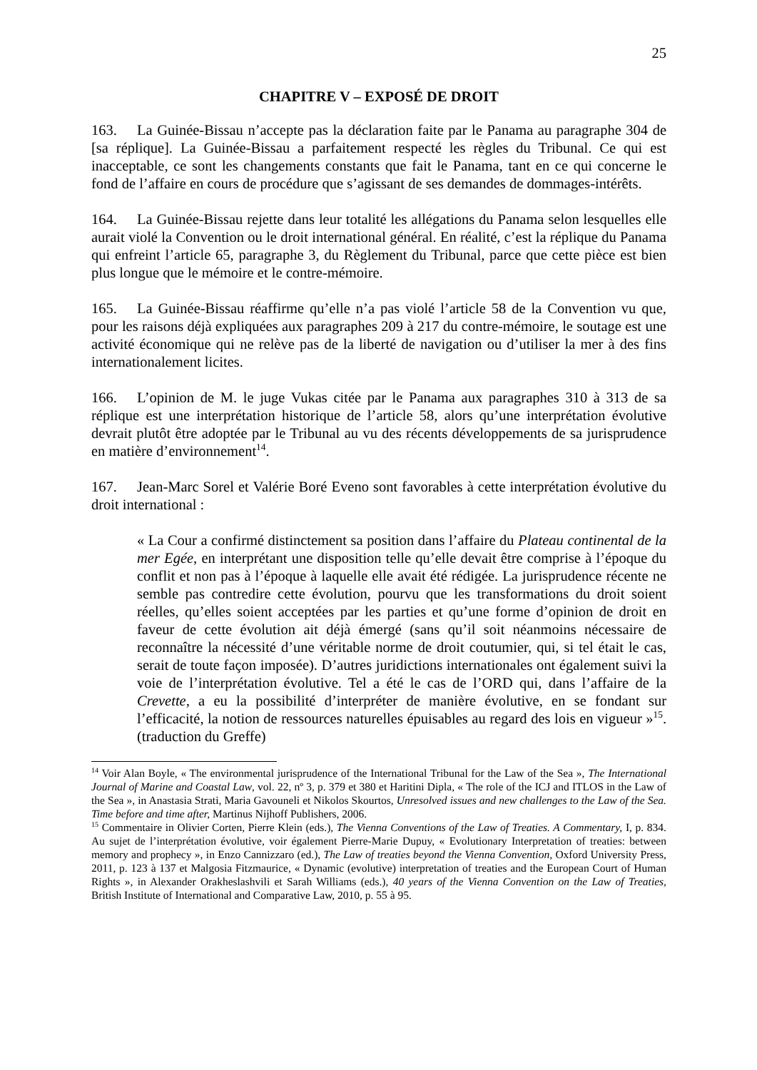25
CHAPITRE V – EXPOSÉ DE DROIT
163. La Guinée-Bissau n’accepte pas la déclaration faite par le Panama au paragraphe 304 de [sa réplique]. La Guinée-Bissau a parfaitement respecté les règles du Tribunal. Ce qui est inacceptable, ce sont les changements constants que fait le Panama, tant en ce qui concerne le fond de l’affaire en cours de procédure que s’agissant de ses demandes de dommages-intérêts.
164. La Guinée-Bissau rejette dans leur totalité les allégations du Panama selon lesquelles elle aurait violé la Convention ou le droit international général. En réalité, c’est la réplique du Panama qui enfreint l’article 65, paragraphe 3, du Règlement du Tribunal, parce que cette pièce est bien plus longue que le mémoire et le contre-mémoire.
165. La Guinée-Bissau réaffirme qu’elle n’a pas violé l’article 58 de la Convention vu que, pour les raisons déjà expliquées aux paragraphes 209 à 217 du contre-mémoire, le soutage est une activité économique qui ne relève pas de la liberté de navigation ou d’utiliser la mer à des fins internationalement licites.
166. L’opinion de M. le juge Vukas citée par le Panama aux paragraphes 310 à 313 de sa réplique est une interprétation historique de l’article 58, alors qu’une interprétation évolutive devrait plutôt être adoptée par le Tribunal au vu des récents développements de sa jurisprudence en matière d’environnement<sup>14</sup>.
167. Jean-Marc Sorel et Valérie Boré Eveno sont favorables à cette interprétation évolutive du droit international :
« La Cour a confirmé distinctement sa position dans l’affaire du Plateau continental de la mer Egée, en interprétant une disposition telle qu’elle devait être comprise à l’époque du conflit et non pas à l’époque à laquelle elle avait été rédigée. La jurisprudence récente ne semble pas contredire cette évolution, pourvu que les transformations du droit soient réelles, qu’elles soient acceptées par les parties et qu’une forme d’opinion de droit en faveur de cette évolution ait déjà émergé (sans qu’il soit néanmoins nécessaire de reconnaître la nécessité d’une véritable norme de droit coutumier, qui, si tel était le cas, serait de toute façon imposée). D’autres juridictions internationales ont également suivi la voie de l’interprétation évolutive. Tel a été le cas de l’ORD qui, dans l’affaire de la Crevette, a eu la possibilité d’interpréter de manière évolutive, en se fondant sur l’efficacité, la notion de ressources naturelles épuisables au regard des lois en vigueur »<sup>15</sup>. (traduction du Greffe)
<sup>14</sup> Voir Alan Boyle, « The environmental jurisprudence of the International Tribunal for the Law of the Sea », The International Journal of Marine and Coastal Law, vol. 22, nº 3, p. 379 et 380 et Haritini Dipla, « The role of the ICJ and ITLOS in the Law of the Sea », in Anastasia Strati, Maria Gavouneli et Nikolos Skourtos, Unresolved issues and new challenges to the Law of the Sea. Time before and time after, Martinus Nijhoff Publishers, 2006.
<sup>15</sup> Commentaire in Olivier Corten, Pierre Klein (eds.), The Vienna Conventions of the Law of Treaties. A Commentary, I, p. 834. Au sujet de l’interprétation évolutive, voir également Pierre-Marie Dupuy, « Evolutionary Interpretation of treaties: between memory and prophecy », in Enzo Cannizzaro (ed.), The Law of treaties beyond the Vienna Convention, Oxford University Press, 2011, p. 123 à 137 et Malgosia Fitzmaurice, « Dynamic (evolutive) interpretation of treaties and the European Court of Human Rights », in Alexander Orakheslashvili et Sarah Williams (eds.), 40 years of the Vienna Convention on the Law of Treaties, British Institute of International and Comparative Law, 2010, p. 55 à 95.